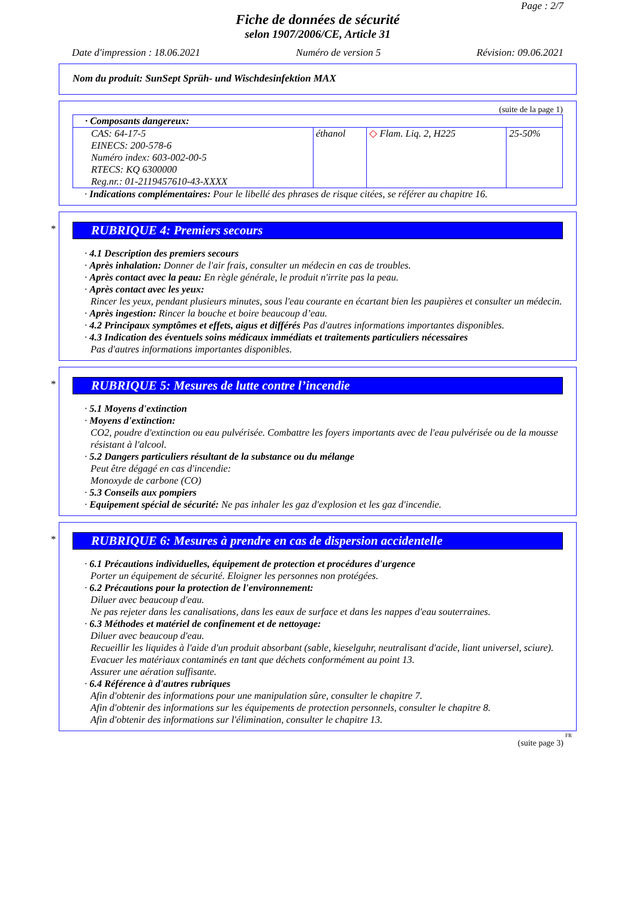Page : 2/7
Fiche de données de sécurité
selon 1907/2006/CE, Article 31
Date d'impression : 18.06.2021 Numéro de version 5 Révision: 09.06.2021
Nom du produit: SunSept Sprüh- und Wischdesinfektion MAX
(suite de la page 1)
| · Composants dangereux: | | | |
| CAS: 64-17-5 EINECS: 200-578-6 Numéro index: 603-002-00-5 RTECS: KQ 6300000 Reg.nr.: 01-2119457610-43-XXXX | éthanol | ◇ Flam. Liq. 2, H225 | 25-50% |
· Indications complémentaires: Pour le libellé des phrases de risque citées, se référer au chapitre 16.
*
RUBRIQUE 4: Premiers secours
· 4.1 Description des premiers secours
· Après inhalation: Donner de l'air frais, consulter un médecin en cas de troubles.
· Après contact avec la peau: En règle générale, le produit n'irrite pas la peau.
· Après contact avec les yeux:
Rincer les yeux, pendant plusieurs minutes, sous l'eau courante en écartant bien les paupières et consulter un médecin.
· Après ingestion: Rincer la bouche et boire beaucoup d’eau.
· 4.2 Principaux symptômes et effets, aigus et différés Pas d'autres informations importantes disponibles.
· 4.3 Indication des éventuels soins médicaux immédiats et traitements particuliers nécessaires
Pas d'autres informations importantes disponibles.
*
RUBRIQUE 5: Mesures de lutte contre l’incendie
· 5.1 Moyens d'extinction
· Moyens d'extinction:
CO2, poudre d'extinction ou eau pulvérisée. Combattre les foyers importants avec de l'eau pulvérisée ou de la mousse résistant à l'alcool.
· 5.2 Dangers particuliers résultant de la substance ou du mélange
Peut être dégagé en cas d'incendie:
Monoxyde de carbone (CO)
· 5.3 Conseils aux pompiers
· Equipement spécial de sécurité: Ne pas inhaler les gaz d'explosion et les gaz d'incendie.
*
RUBRIQUE 6: Mesures à prendre en cas de dispersion accidentelle
· 6.1 Précautions individuelles, équipement de protection et procédures d'urgence
Porter un équipement de sécurité. Eloigner les personnes non protégées.
· 6.2 Précautions pour la protection de l'environnement:
Diluer avec beaucoup d'eau.
Ne pas rejeter dans les canalisations, dans les eaux de surface et dans les nappes d'eau souterraines.
· 6.3 Méthodes et matériel de confinement et de nettoyage:
Diluer avec beaucoup d'eau.
Recueillir les liquides à l'aide d'un produit absorbant (sable, kieselguhr, neutralisant d'acide, liant universel, sciure).
Evacuer les matériaux contaminés en tant que déchets conformément au point 13.
Assurer une aération suffisante.
· 6.4 Référence à d'autres rubriques
Afin d'obtenir des informations pour une manipulation sûre, consulter le chapitre 7.
Afin d'obtenir des informations sur les équipements de protection personnels, consulter le chapitre 8.
Afin d'obtenir des informations sur l'élimination, consulter le chapitre 13.
FR
(suite page 3)